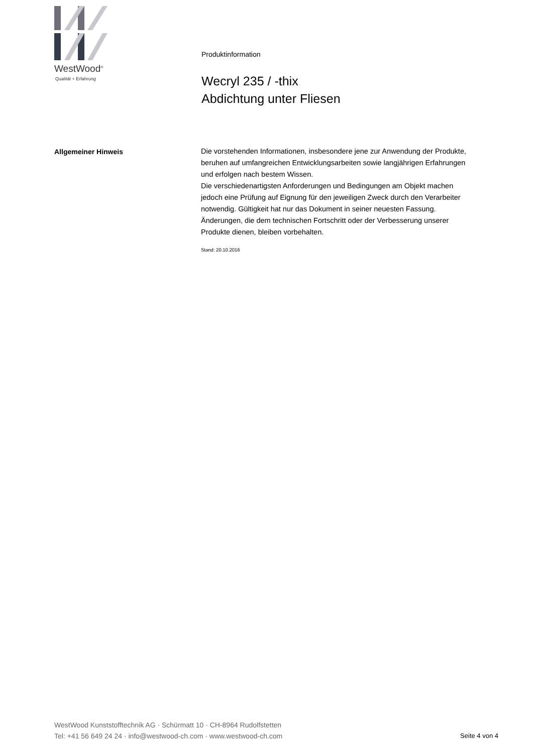WestWood<sup>®</sup>
Qualität + Erfahrung
Produktinformation
Wecryl 235 / -thix
Abdichtung unter Fliesen
Allgemeiner Hinweis
Die vorstehenden Informationen, insbesondere jene zur Anwendung der Produkte, beruhen auf umfangreichen Entwicklungsarbeiten sowie langjährigen Erfahrungen und erfolgen nach bestem Wissen.
Die verschiedenartigsten Anforderungen und Bedingungen am Objekt machen jedoch eine Prüfung auf Eignung für den jeweiligen Zweck durch den Verarbeiter notwendig. Gültigkeit hat nur das Dokument in seiner neuesten Fassung. Änderungen, die dem technischen Fortschritt oder der Verbesserung unserer Produkte dienen, bleiben vorbehalten.
Stand: 20.10.2016
WestWood Kunststofftechnik AG · Schürmatt 10 · CH-8964 Rudolfstetten
Tel: +41 56 649 24 24 · info@westwood-ch.com · www.westwood-ch.com
Seite 4 von 4